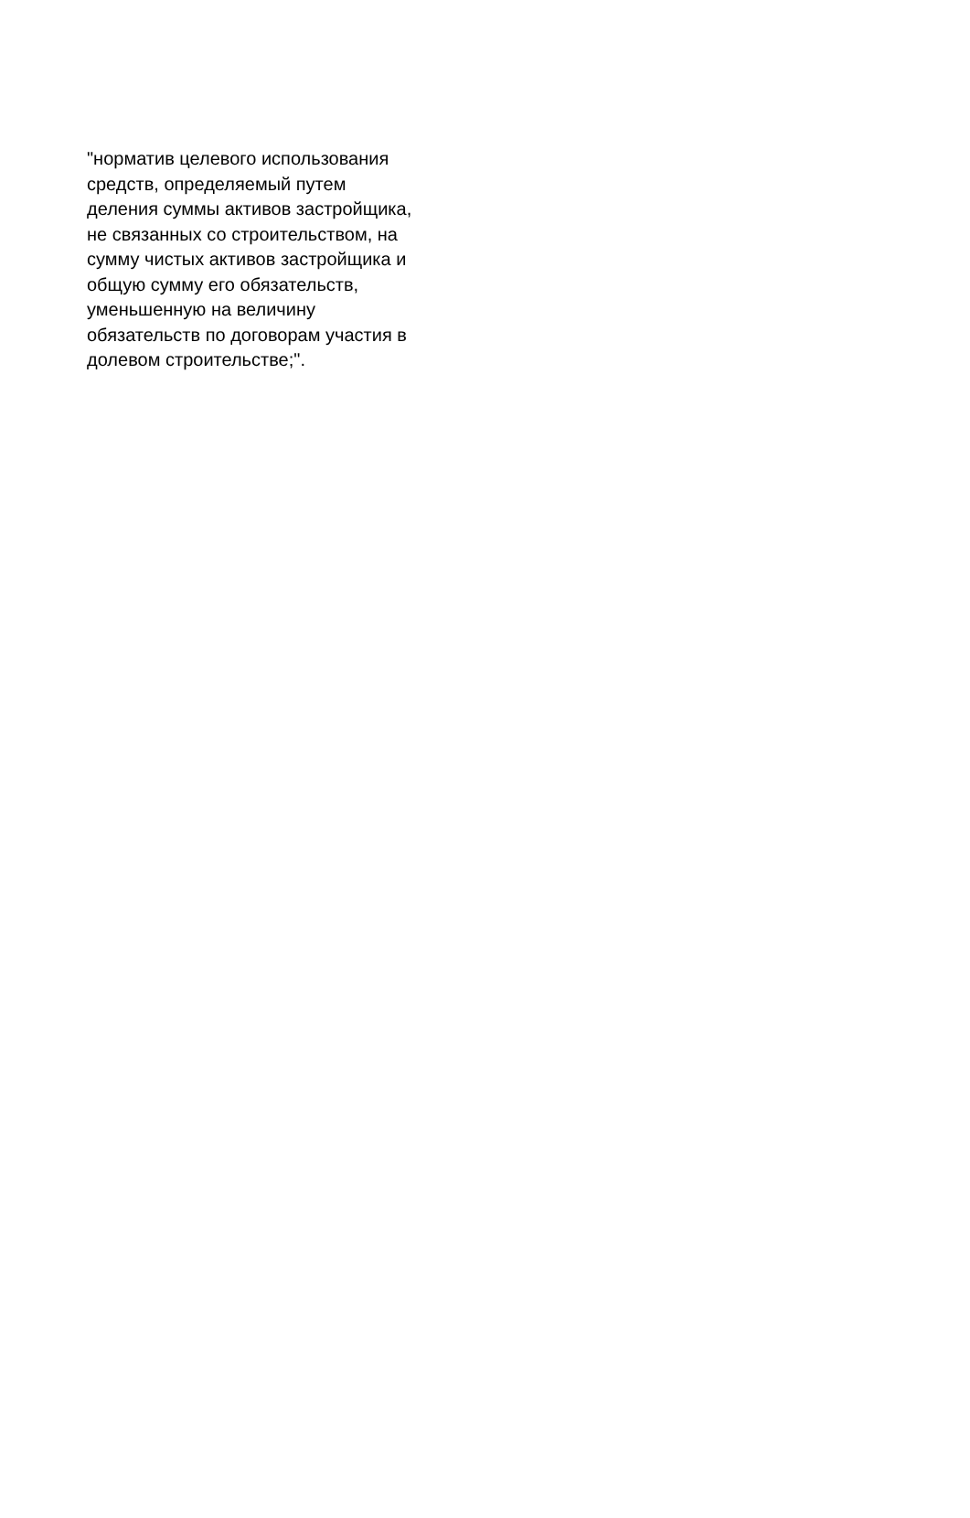"норматив целевого использования
средств, определяемый путем
деления суммы активов застройщика,
не связанных со строительством, на
сумму чистых активов застройщика и
общую сумму его обязательств,
уменьшенную на величину
обязательств по договорам участия в
долевом строительстве;".